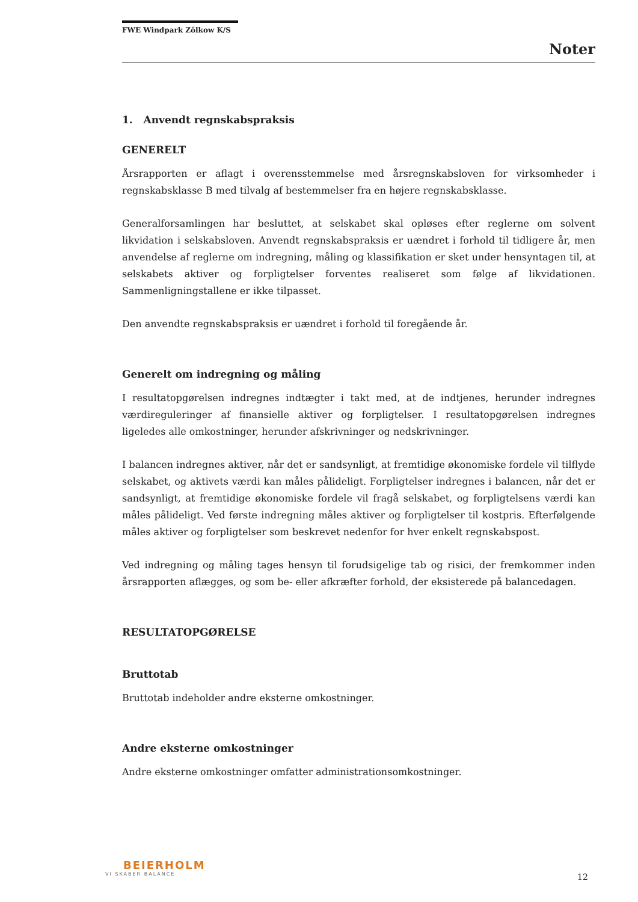FWE Windpark Zölkow K/S
Noter
1. Anvendt regnskabspraksis
GENERELT
Årsrapporten er aflagt i overensstemmelse med årsregnskabsloven for virksomheder i regnskabsklasse B med tilvalg af bestemmelser fra en højere regnskabsklasse.
Generalforsamlingen har besluttet, at selskabet skal opløses efter reglerne om solvent likvidation i selskabsloven. Anvendt regnskabspraksis er uændret i forhold til tidligere år, men anvendelse af reglerne om indregning, måling og klassifikation er sket under hensyntagen til, at selskabets aktiver og forpligtelser forventes realiseret som følge af likvidationen. Sammenligningstallene er ikke tilpasset.
Den anvendte regnskabspraksis er uændret i forhold til foregående år.
Generelt om indregning og måling
I resultatopgørelsen indregnes indtægter i takt med, at de indtjenes, herunder indregnes værdireguleringer af finansielle aktiver og forpligtelser. I resultatopgørelsen indregnes ligeledes alle omkostninger, herunder afskrivninger og nedskrivninger.
I balancen indregnes aktiver, når det er sandsynligt, at fremtidige økonomiske fordele vil tilflyde selskabet, og aktivets værdi kan måles pålideligt. Forpligtelser indregnes i balancen, når det er sandsynligt, at fremtidige økonomiske fordele vil fragå selskabet, og forpligtelsens værdi kan måles pålideligt. Ved første indregning måles aktiver og forpligtelser til kostpris. Efterfølgende måles aktiver og forpligtelser som beskrevet nedenfor for hver enkelt regnskabspost.
Ved indregning og måling tages hensyn til forudsigelige tab og risici, der fremkommer inden årsrapporten aflægges, og som be- eller afkræfter forhold, der eksisterede på balancedagen.
RESULTATOPGØRELSE
Bruttotab
Bruttotab indeholder andre eksterne omkostninger.
Andre eksterne omkostninger
Andre eksterne omkostninger omfatter administrationsomkostninger.
BEIERHOLM
VI SKABER BALANCE
12